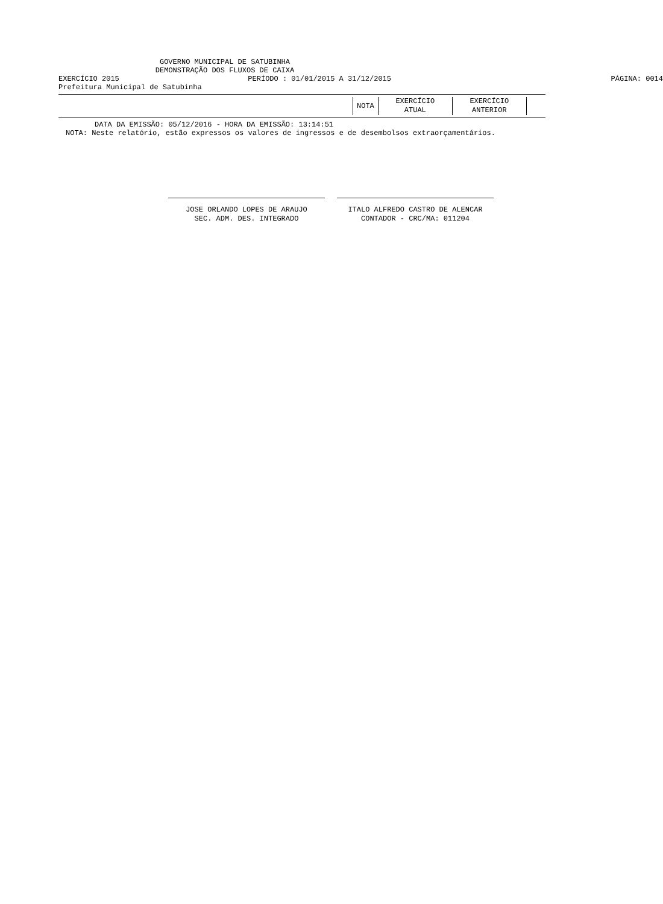GOVERNO MUNICIPAL DE SATUBINHA
DEMONSTRAÇÃO DOS FLUXOS DE CAIXA
EXERCÍCIO 2015 PERÍODO : 01/01/2015 A 31/12/2015
PÁGINA: 0014
Prefeitura Municipal de Satubinha
| NOTA | EXERCÍCIO ATUAL | EXERCÍCIO ANTERIOR |
DATA DA EMISSÃO: 05/12/2016 - HORA DA EMISSÃO: 13:14:51
NOTA: Neste relatório, estão expressos os valores de ingressos e de desembolsos extraorçamentários.
JOSE ORLANDO LOPES DE ARAUJO
SEC. ADM. DES. INTEGRADO
ITALO ALFREDO CASTRO DE ALENCAR
CONTADOR - CRC/MA: 011204